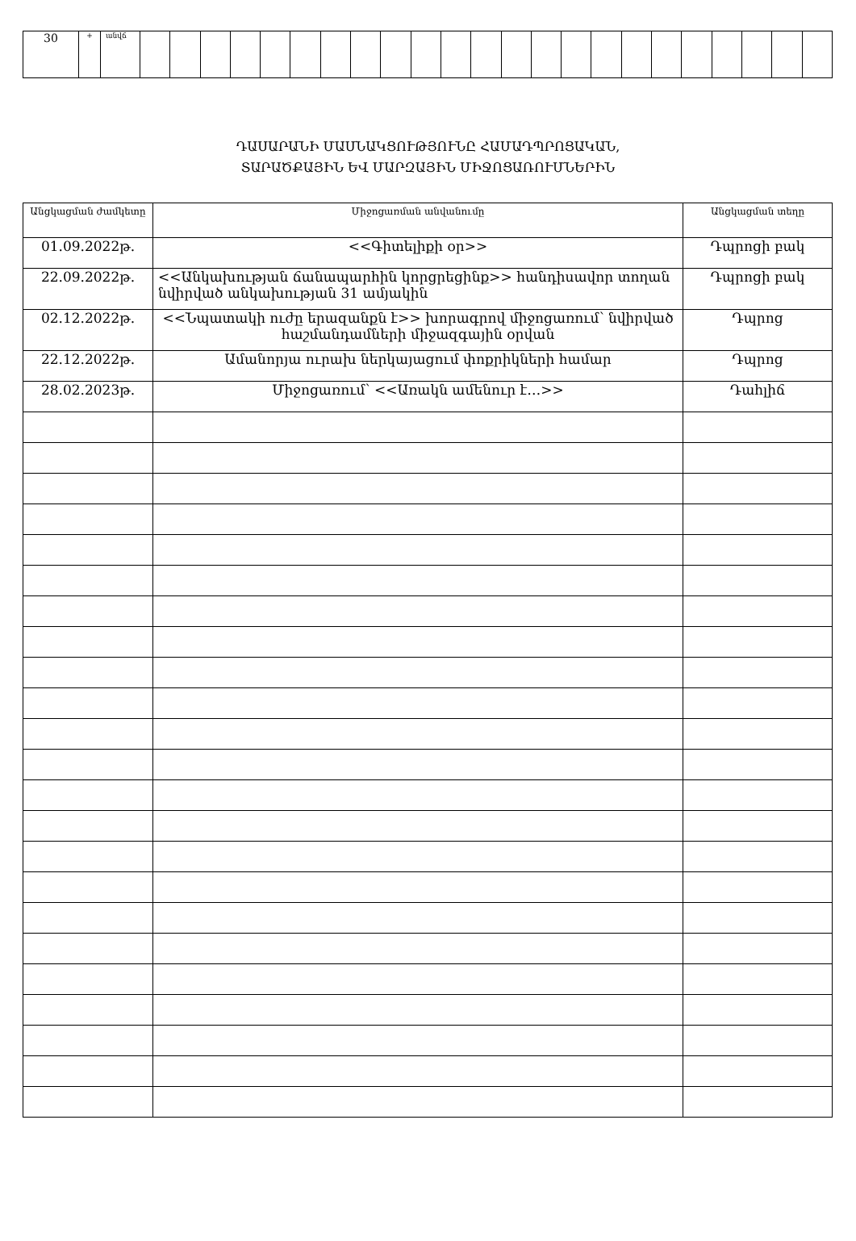| 30 | + | անվճ | | | | | | | | | | | | | | | | | | | | | | | |
ԴԱՍԱՐԱՆԻ ՄԱՍՆԱԿՑՈՒԹՅՈՒՆԸ ՀԱՄԱԴՊՐՈՑԱԿԱՆ,
ՏԱՐԱԾՔԱՅԻՆ ԵՎ ՄԱՐԶԱՅԻՆ ՄԻՋՈՑԱՌՈՒՄՆԵՐԻՆ
| Անցկացման ժամկետը | Միջոցառման անվանումը | Անցկացման տեղը |
| --- | --- | --- |
| 01.09.2022թ. | <<Գիտելիքի օր>> | Դպրոցի բակ |
| 22.09.2022թ. | <<Անկախության ճանապարհին կորցրեցինք>> հանդիսավոր տողան նվիրված անկախության 31 ամյակին | Դպրոցի բակ |
| 02.12.2022թ. | <<Նպատակի ուժը երազանքն է>> խորագրով միջոցառում՝ նվիրված հաշմանդամների միջազգային օրվան | Դպրոց |
| 22.12.2022թ. | Ամանորյա ուրախ ներկայացում փոքրիկների համար | Դպրոց |
| 28.02.2023թ. | Միջոցառում՝ <<Առակն ամենուր է…>> | Դահլիճ |